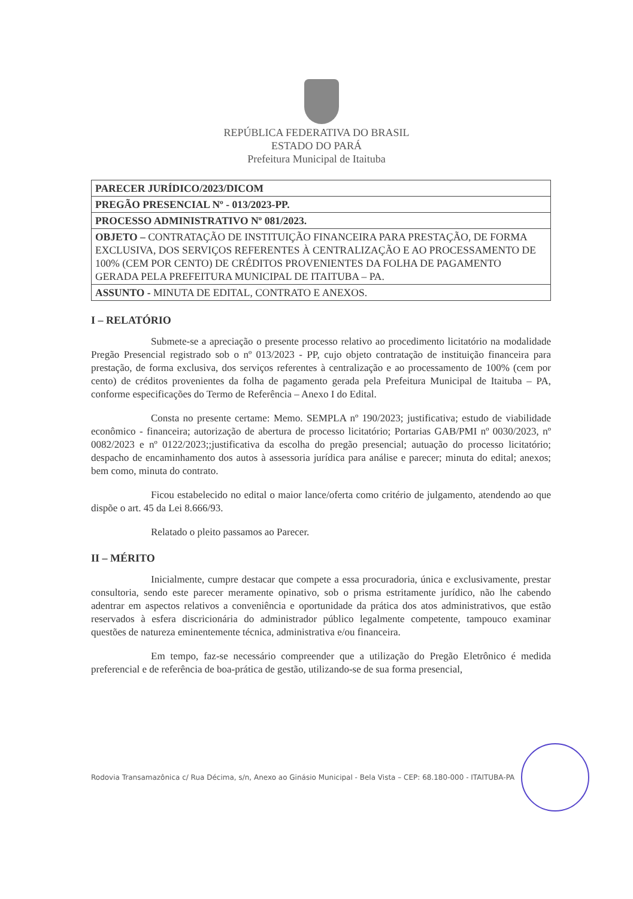REPÚBLICA FEDERATIVA DO BRASIL
ESTADO DO PARÁ
Prefeitura Municipal de Itaituba
| PARECER JURÍDICO/2023/DICOM |
| PREGÃO PRESENCIAL Nº - 013/2023-PP. |
| PROCESSO ADMINISTRATIVO Nº 081/2023. |
| OBJETO – CONTRATAÇÃO DE INSTITUIÇÃO FINANCEIRA PARA PRESTAÇÃO, DE FORMA EXCLUSIVA, DOS SERVIÇOS REFERENTES À CENTRALIZAÇÃO E AO PROCESSAMENTO DE 100% (CEM POR CENTO) DE CRÉDITOS PROVENIENTES DA FOLHA DE PAGAMENTO GERADA PELA PREFEITURA MUNICIPAL DE ITAITUBA – PA. |
| ASSUNTO - MINUTA DE EDITAL, CONTRATO E ANEXOS. |
I – RELATÓRIO
Submete-se a apreciação o presente processo relativo ao procedimento licitatório na modalidade Pregão Presencial registrado sob o nº 013/2023 - PP, cujo objeto contratação de instituição financeira para prestação, de forma exclusiva, dos serviços referentes à centralização e ao processamento de 100% (cem por cento) de créditos provenientes da folha de pagamento gerada pela Prefeitura Municipal de Itaituba – PA, conforme especificações do Termo de Referência – Anexo I do Edital.
Consta no presente certame: Memo. SEMPLA nº 190/2023; justificativa; estudo de viabilidade econômico - financeira; autorização de abertura de processo licitatório; Portarias GAB/PMI nº 0030/2023, nº 0082/2023 e nº 0122/2023;;justificativa da escolha do pregão presencial; autuação do processo licitatório; despacho de encaminhamento dos autos à assessoria jurídica para análise e parecer; minuta do edital; anexos; bem como, minuta do contrato.
Ficou estabelecido no edital o maior lance/oferta como critério de julgamento, atendendo ao que dispõe o art. 45 da Lei 8.666/93.
Relatado o pleito passamos ao Parecer.
II – MÉRITO
Inicialmente, cumpre destacar que compete a essa procuradoria, única e exclusivamente, prestar consultoria, sendo este parecer meramente opinativo, sob o prisma estritamente jurídico, não lhe cabendo adentrar em aspectos relativos a conveniência e oportunidade da prática dos atos administrativos, que estão reservados à esfera discricionária do administrador público legalmente competente, tampouco examinar questões de natureza eminentemente técnica, administrativa e/ou financeira.
Em tempo, faz-se necessário compreender que a utilização do Pregão Eletrônico é medida preferencial e de referência de boa-prática de gestão, utilizando-se de sua forma presencial,
Rodovia Transamazônica c/ Rua Décima, s/n, Anexo ao Ginásio Municipal - Bela Vista – CEP: 68.180-000 - ITAITUBA-PA